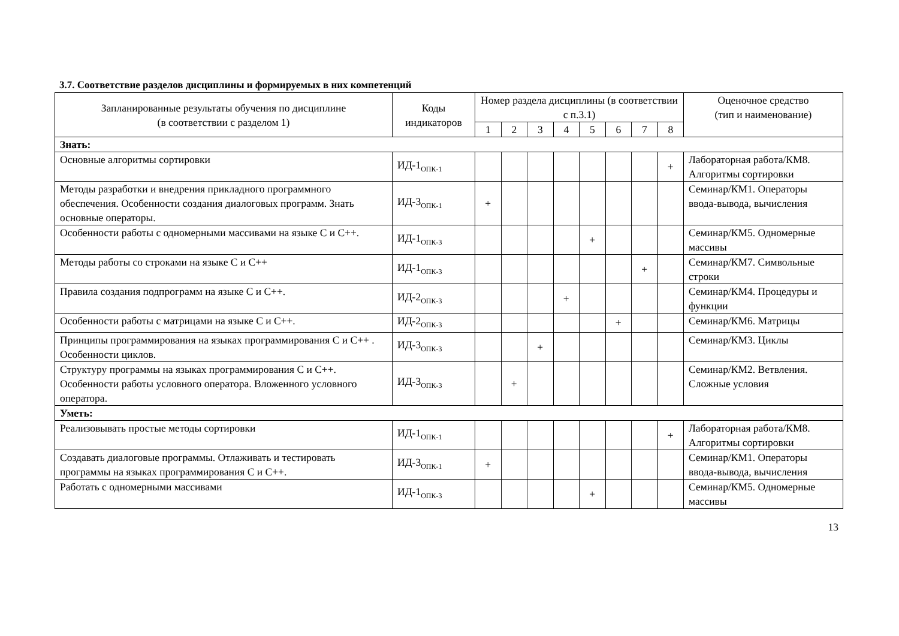3.7. Соответствие разделов дисциплины и формируемых в них компетенций
| Запланированные результаты обучения по дисциплине (в соответствии с разделом 1) | Коды индикаторов | Номер раздела дисциплины (в соответствии с п.3.1) | | | | | | | | Оценочное средство (тип и наименование) |
| --- | --- | --- | --- | --- | --- | --- | --- | --- | --- | --- |
| | | 1 | 2 | 3 | 4 | 5 | 6 | 7 | 8 | |
| Знать: | | | | | | | | | | |
| Основные алгоритмы сортировки | ИД-1<sub>ОПК-1</sub> | | | | | | | | + | Лабораторная работа/КМ8. Алгоритмы сортировки |
| Методы разработки и внедрения прикладного программного обеспечения. Особенности создания диалоговых программ. Знать основные операторы. | ИД-3<sub>ОПК-1</sub> | + | | | | | | | | Семинар/КМ1. Операторы ввода-вывода, вычисления |
| Особенности работы с одномерными массивами на языке С и С++. | ИД-1<sub>ОПК-3</sub> | | | | | + | | | | Семинар/КМ5. Одномерные массивы |
| Методы работы со строками на языке С и С++ | ИД-1<sub>ОПК-3</sub> | | | | | | | + | | Семинар/КМ7. Символьные строки |
| Правила создания подпрограмм на языке С и С++. | ИД-2<sub>ОПК-3</sub> | | | | + | | | | | Семинар/КМ4. Процедуры и функции |
| Особенности работы с матрицами на языке С и С++. | ИД-2<sub>ОПК-3</sub> | | | | | | + | | | Семинар/КМ6. Матрицы |
| Принципы программирования на языках программирования С и С++ . Особенности циклов. | ИД-3<sub>ОПК-3</sub> | | | + | | | | | | Семинар/КМ3. Циклы |
| Структуру программы на языках программирования С и С++. Особенности работы условного оператора. Вложенного условного оператора. | ИД-3<sub>ОПК-3</sub> | | + | | | | | | | Семинар/КМ2. Ветвления. Сложные условия |
| Уметь: | | | | | | | | | | |
| Реализовывать простые методы сортировки | ИД-1<sub>ОПК-1</sub> | | | | | | | | + | Лабораторная работа/КМ8. Алгоритмы сортировки |
| Создавать диалоговые программы. Отлаживать и тестировать программы на языках программирования С и С++. | ИД-3<sub>ОПК-1</sub> | + | | | | | | | | Семинар/КМ1. Операторы ввода-вывода, вычисления |
| Работать с одномерными массивами | ИД-1<sub>ОПК-3</sub> | | | | | + | | | | Семинар/КМ5. Одномерные массивы |
13